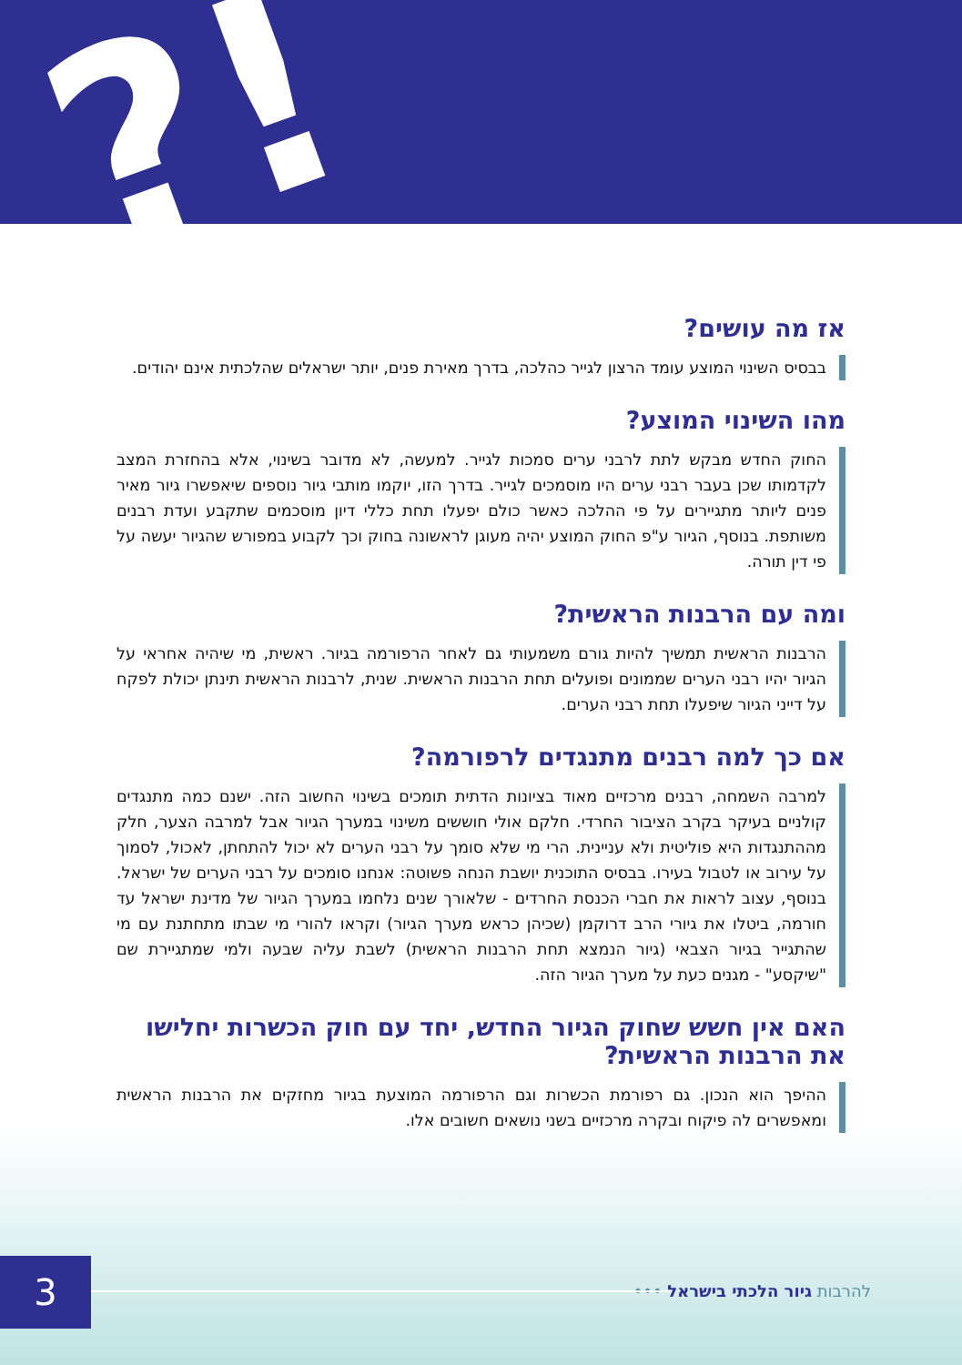?!
אז מה עושים?
בבסיס השינוי המוצע עומד הרצון לגייר כהלכה, בדרך מאירת פנים, יותר ישראלים שהלכתית אינם יהודים.
מהו השינוי המוצע?
החוק החדש מבקש לתת לרבני ערים סמכות לגייר. למעשה, לא מדובר בשינוי, אלא בהחזרת המצב לקדמותו שכן בעבר רבני ערים היו מוסמכים לגייר. בדרך הזו, יוקמו מותבי גיור נוספים שיאפשרו גיור מאיר פנים ליותר מתגיירים על פי ההלכה כאשר כולם יפעלו תחת כללי דיון מוסכמים שתקבע ועדת רבנים משותפת. בנוסף, הגיור ע"פ החוק המוצע יהיה מעוגן לראשונה בחוק וכך לקבוע במפורש שהגיור יעשה על פי דין תורה.
ומה עם הרבנות הראשית?
הרבנות הראשית תמשיך להיות גורם משמעותי גם לאחר הרפורמה בגיור. ראשית, מי שיהיה אחראי על הגיור יהיו רבני הערים שממונים ופועלים תחת הרבנות הראשית. שנית, לרבנות הראשית תינתן יכולת לפקח על דייני הגיור שיפעלו תחת רבני הערים.
אם כך למה רבנים מתנגדים לרפורמה?
למרבה השמחה, רבנים מרכזיים מאוד בציונות הדתית תומכים בשינוי החשוב הזה. ישנם כמה מתנגדים קולניים בעיקר בקרב הציבור החרדי. חלקם אולי חוששים משינוי במערך הגיור אבל למרבה הצער, חלק מההתנגדות היא פוליטית ולא עניינית. הרי מי שלא סומך על רבני הערים לא יכול להתחתן, לאכול, לסמוך על עירוב או לטבול בעירו. בבסיס התוכנית יושבת הנחה פשוטה: אנחנו סומכים על רבני הערים של ישראל. בנוסף, עצוב לראות את חברי הכנסת החרדים - שלאורך שנים נלחמו במערך הגיור של מדינת ישראל עד חורמה, ביטלו את גיורי הרב דרוקמן (שכיהן כראש מערך הגיור) וקראו להורי מי שבתו מתחתנת עם מי שהתגייר בגיור הצבאי (גיור הנמצא תחת הרבנות הראשית) לשבת עליה שבעה ולמי שמתגיירת שם "שיקסע" - מגנים כעת על מערך הגיור הזה.
האם אין חשש שחוק הגיור החדש, יחד עם חוק הכשרות יחלישו את הרבנות הראשית?
ההיפך הוא הנכון. גם רפורמת הכשרות וגם הרפורמה המוצעת בגיור מחזקים את הרבנות הראשית ומאפשרים לה פיקוח ובקרה מרכזיים בשני נושאים חשובים אלו.
להרבות גיור הלכתי בישראל ••• 3